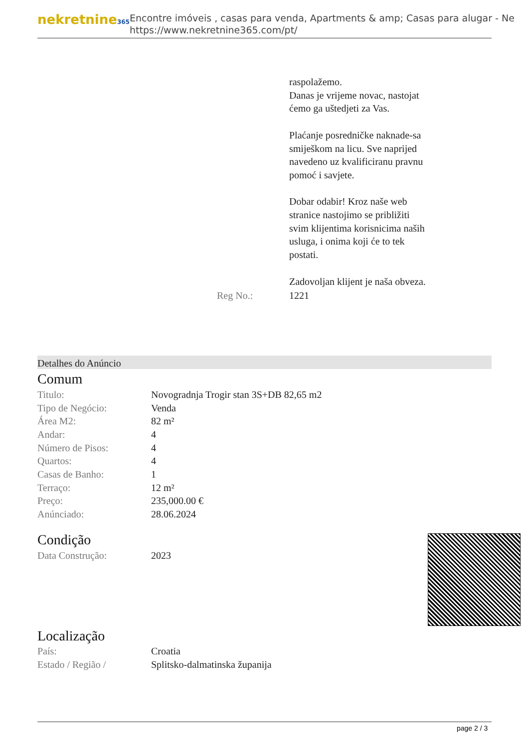nekretnine365
Encontre imóveis , casas para venda, Apartments & amp; Casas para alugar - Ne
https://www.nekretnine365.com/pt/
| | | raspolažemo. Danas je vrijeme novac, nastojat ćemo ga uštedjeti za Vas. Plaćanje posredničke naknade-sa smiješkom na licu. Sve naprijed navedeno uz kvalificiranu pravnu pomoć i savjete. Dobar odabir! Kroz naše web stranice nastojimo se približiti svim klijentima korisnicima naših usluga, i onima koji će to tek postati. Zadovoljan klijent je naša obveza. |
| | Reg No.: | 1221 |
Detalhes do Anúncio
Comum
| Titulo: | Novogradnja Trogir stan 3S+DB 82,65 m2 |
| Tipo de Negócio: | Venda |
| Área M2: | 82 m² |
| Andar: | 4 |
| Número de Pisos: | 4 |
| Quartos: | 4 |
| Casas de Banho: | 1 |
| Terraço: | 12 m² |
| Preço: | 235,000.00 € |
| Anúnciado: | 28.06.2024 |
Condição
| Data Construção: | 2023 |
Localização
| País: | Croatia |
| Estado / Região / | Splitsko-dalmatinska županija |
page 2 / 3